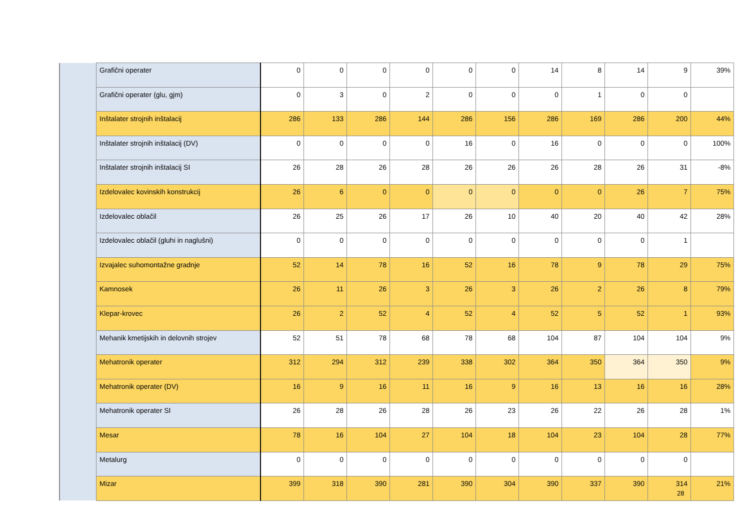| | Grafični operater | 0 | 0 | 0 | 0 | 0 | 0 | 14 | 8 | 14 | 9 | 39% |
| | Grafični operater (glu, gjm) | 0 | 3 | 0 | 2 | 0 | 0 | 0 | 1 | 0 | 0 | |
| | Inštalater strojnih inštalacij | 286 | 133 | 286 | 144 | 286 | 156 | 286 | 169 | 286 | 200 | 44% |
| | Inštalater strojnih inštalacij (DV) | 0 | 0 | 0 | 0 | 16 | 0 | 16 | 0 | 0 | 0 | 100% |
| | Inštalater strojnih inštalacij SI | 26 | 28 | 26 | 28 | 26 | 26 | 26 | 28 | 26 | 31 | -8% |
| | Izdelovalec kovinskih konstrukcij | 26 | 6 | 0 | 0 | 0 | 0 | 0 | 0 | 26 | 7 | 75% |
| | Izdelovalec oblačil | 26 | 25 | 26 | 17 | 26 | 10 | 40 | 20 | 40 | 42 | 28% |
| | Izdelovalec oblačil (gluhi in naglušni) | 0 | 0 | 0 | 0 | 0 | 0 | 0 | 0 | 0 | 1 | |
| | Izvajalec suhomontažne gradnje | 52 | 14 | 78 | 16 | 52 | 16 | 78 | 9 | 78 | 29 | 75% |
| | Kamnosek | 26 | 11 | 26 | 3 | 26 | 3 | 26 | 2 | 26 | 8 | 79% |
| | Klepar-krovec | 26 | 2 | 52 | 4 | 52 | 4 | 52 | 5 | 52 | 1 | 93% |
| | Mehanik kmetijskih in delovnih strojev | 52 | 51 | 78 | 68 | 78 | 68 | 104 | 87 | 104 | 104 | 9% |
| | Mehatronik operater | 312 | 294 | 312 | 239 | 338 | 302 | 364 | 350 | 364 | 350 | 9% |
| | Mehatronik operater (DV) | 16 | 9 | 16 | 11 | 16 | 9 | 16 | 13 | 16 | 16 | 28% |
| | Mehatronik operater SI | 26 | 28 | 26 | 28 | 26 | 23 | 26 | 22 | 26 | 28 | 1% |
| | Mesar | 78 | 16 | 104 | 27 | 104 | 18 | 104 | 23 | 104 | 28 | 77% |
| | Metalurg | 0 | 0 | 0 | 0 | 0 | 0 | 0 | 0 | 0 | 0 | |
| | Mizar | 399 | 318 | 390 | 281 | 390 | 304 | 390 | 337 | 390 | 314 | 21% |
28